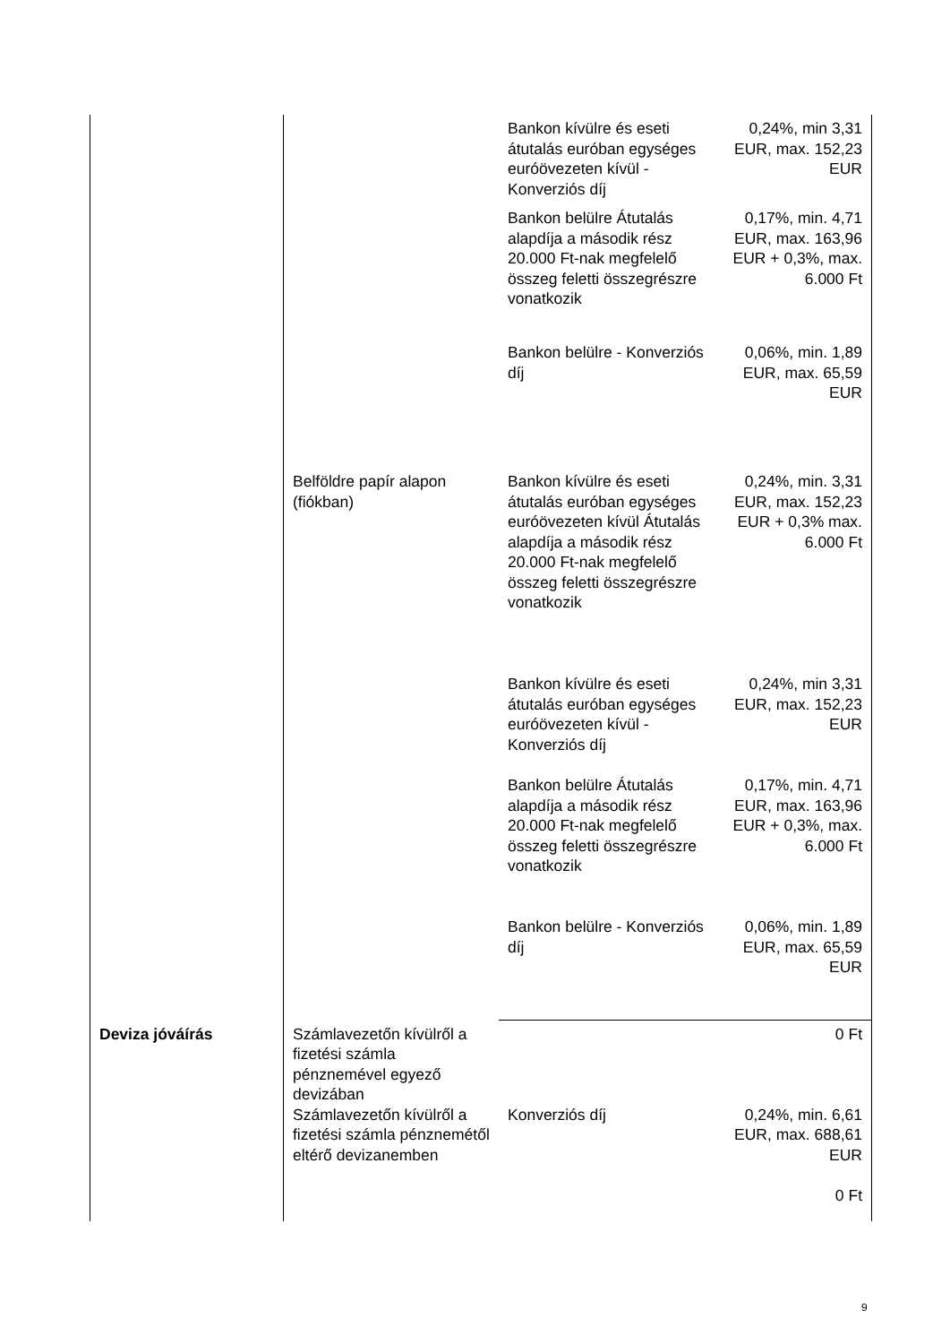| | | Bankon kívülre és eseti átutalás euróban egységes euróövezeten kívül - Konverziós díj | 0,24%, min 3,31 EUR, max. 152,23 EUR |
| | | Bankon belülre Átutalás alapdíja a második rész 20.000 Ft-nak megfelelő összeg feletti összegrészre vonatkozik | 0,17%, min. 4,71 EUR, max. 163,96 EUR + 0,3%, max. 6.000 Ft |
| | | Bankon belülre - Konverziós díj | 0,06%, min. 1,89 EUR, max. 65,59 EUR |
| | Belföldre papír alapon (fiókban) | Bankon kívülre és eseti átutalás euróban egységes euróövezeten kívül Átutalás alapdíja a második rész 20.000 Ft-nak megfelelő összeg feletti összegrészre vonatkozik | 0,24%, min. 3,31 EUR, max. 152,23 EUR + 0,3% max. 6.000 Ft |
| | | Bankon kívülre és eseti átutalás euróban egységes euróövezeten kívül - Konverziós díj | 0,24%, min 3,31 EUR, max. 152,23 EUR |
| | | Bankon belülre Átutalás alapdíja a második rész 20.000 Ft-nak megfelelő összeg feletti összegrészre vonatkozik | 0,17%, min. 4,71 EUR, max. 163,96 EUR + 0,3%, max. 6.000 Ft |
| | | Bankon belülre - Konverziós díj | 0,06%, min. 1,89 EUR, max. 65,59 EUR |
| Deviza jóváírás | Számlavezetőn kívülről a fizetési számla pénznemével egyező devizában | | 0 Ft |
| | Számlavezetőn kívülről a fizetési számla pénznemétől eltérő devizanemben | Konverziós díj | 0,24%, min. 6,61 EUR, max. 688,61 EUR 0 Ft |
9